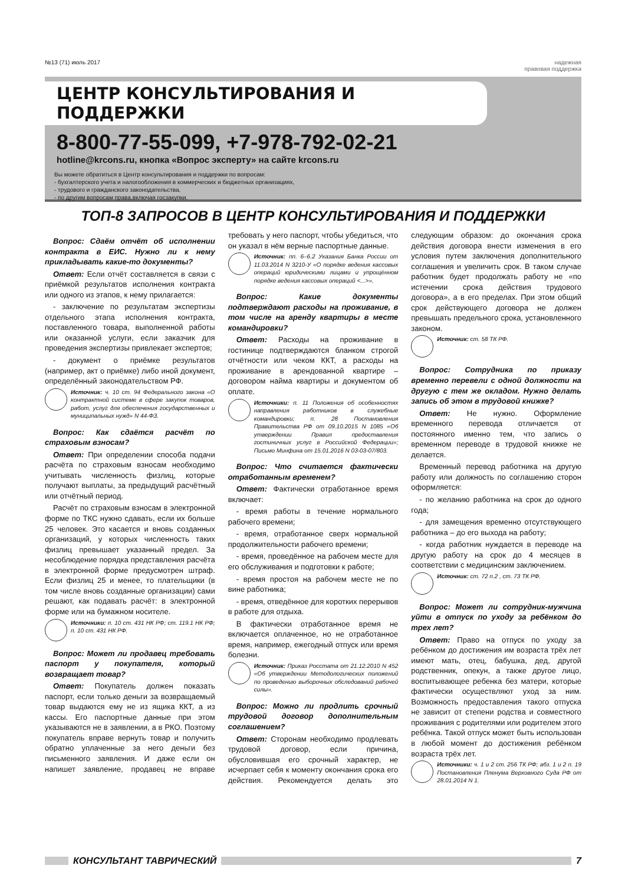№13 (71) июль 2017 надежная
правовая поддержка
ЦЕНТР КОНСУЛЬТИРОВАНИЯ И ПОДДЕРЖКИ
8-800-77-55-099, +7-978-792-02-21
hotline@krcons.ru, кнопка «Вопрос эксперту» на сайте krcons.ru
Вы можете обратиться в Центр консультирования и поддержки по вопросам:
- бухгалтерского учета и налогообложения в коммерческих и бюджетных организациях,
- трудового и гражданского законодательства,
- по другим вопросам права,включая госзакупки.
ТОП-8 ЗАПРОСОВ В ЦЕНТР КОНСУЛЬТИРОВАНИЯ И ПОДДЕРЖКИ
Вопрос: Сдаём отчёт об исполнении контракта в ЕИС. Нужно ли к нему прикладывать какие-то документы?
Ответ: Если отчёт составляется в связи с приёмкой результатов исполнения контракта или одного из этапов, к нему прилагается:
- заключение по результатам экспертизы отдельного этапа исполнения контракта, поставленного товара, выполненной работы или оказанной услуги, если заказчик для проведения экспертизы привлекает экспертов;
- документ о приёмке результатов (например, акт о приёмке) либо иной документ, определённый законодательством РФ.
Источник: ч. 10 ст. 94 Федерального закона «О контрактной системе в сфере закупок товаров, работ, услуг для обеспечения государственных и муниципальных нужд» N 44-ФЗ.
Вопрос: Как сдаётся расчёт по страховым взносам?
Ответ: При определении способа подачи расчёта по страховым взносам необходимо учитывать численность физлиц, которые получают выплаты, за предыдущий расчётный или отчётный период.
Расчёт по страховым взносам в электронной форме по ТКС нужно сдавать, если их больше 25 человек. Это касается и вновь созданных организаций, у которых численность таких физлиц превышает указанный предел. За несоблюдение порядка представления расчёта в электронной форме предусмотрен штраф. Если физлиц 25 и менее, то плательщики (в том числе вновь созданные организации) сами решают, как подавать расчёт: в электронной форме или на бумажном носителе.
Источники: п. 10 ст. 431 НК РФ; ст. 119.1 НК РФ; п. 10 ст. 431 НК РФ.
Вопрос: Может ли продавец требовать паспорт у покупателя, который возвращает товар?
Ответ: Покупатель должен показать паспорт, если только деньги за возвращаемый товар выдаются ему не из ящика ККТ, а из кассы. Его паспортные данные при этом указываются не в заявлении, а в РКО. Поэтому покупатель вправе вернуть товар и получить обратно уплаченные за него деньги без письменного заявления. И даже если он напишет заявление, продавец не вправе требовать у него паспорт, чтобы убедиться, что он указал в нём верные паспортные данные.
Источник: пп. 6–6.2 Указания Банка России от 11.03.2014 N 3210-У «О порядке ведения кассовых операций юридическими лицами и упрощённом порядке ведения кассовых операций <...>».
Вопрос: Какие документы подтверждают расходы на проживание, в том числе на аренду квартиры в месте командировки?
Ответ: Расходы на проживание в гостинице подтверждаются бланком строгой отчётности или чеком ККТ, а расходы на проживание в арендованной квартире – договором найма квартиры и документом об оплате.
Источники: п. 11 Положения об особенностях направления работников в служебные командировки; п. 28 Постановления Правительства РФ от 09.10.2015 N 1085 «Об утверждении Правил предоставления гостиничных услуг в Российской Федерации»; Письмо Минфина от 15.01.2016 N 03-03-07/803.
Вопрос: Что считается фактически отработанным временем?
Ответ: Фактически отработанное время включает:
- время работы в течение нормального рабочего времени;
- время, отработанное сверх нормальной продолжительности рабочего времени;
- время, проведённое на рабочем месте для его обслуживания и подготовки к работе;
- время простоя на рабочем месте не по вине работника;
- время, отведённое для коротких перерывов в работе для отдыха.
В фактически отработанное время не включается оплаченное, но не отработанное время, например, ежегодный отпуск или время болезни.
Источник: Приказ Росстата от 21.12.2010 N 452 «Об утверждении Методологических положений по проведению выборочных обследований рабочей силы».
Вопрос: Можно ли продлить срочный трудовой договор дополнительным соглашением?
Ответ: Сторонам необходимо продлевать трудовой договор, если причина, обусловившая его срочный характер, не исчерпает себя к моменту окончания срока его действия. Рекомендуется делать это следующим образом: до окончания срока действия договора внести изменения в его условия путем заключения дополнительного соглашения и увеличить срок. В таком случае работник будет продолжать работу не «по истечении срока действия трудового договора», а в его пределах. При этом общий срок действующего договора не должен превышать предельного срока, установленного законом.
Источник: ст. 58 ТК РФ.
Вопрос: Сотрудника по приказу временно перевели с одной должности на другую с тем же окладом. Нужно делать запись об этом в трудовой книжке?
Ответ: Не нужно. Оформление временного перевода отличается от постоянного именно тем, что запись о временном переводе в трудовой книжке не делается.
Временный перевод работника на другую работу или должность по соглашению сторон оформляется:
- по желанию работника на срок до одного года;
- для замещения временно отсутствующего работника – до его выхода на работу;
- когда работник нуждается в переводе на другую работу на срок до 4 месяцев в соответствии с медицинским заключением.
Источник: ст. 72 п.2 , ст. 73 ТК РФ.
Вопрос: Может ли сотрудник-мужчина уйти в отпуск по уходу за ребёнком до трех лет?
Ответ: Право на отпуск по уходу за ребёнком до достижения им возраста трёх лет имеют мать, отец, бабушка, дед, другой родственник, опекун, а также другое лицо, воспитывающее ребенка без матери, которые фактически осуществляют уход за ним. Возможность предоставления такого отпуска не зависит от степени родства и совместного проживания с родителями или родителем этого ребёнка. Такой отпуск может быть использован в любой момент до достижения ребёнком возраста трёх лет.
Источники: ч. 1 и 2 ст. 256 ТК РФ; абз. 1 и 2 п. 19 Постановления Пленума Верховного Суда РФ от 28.01.2014 N 1.
КОНСУЛЬТАНТ ТАВРИЧЕСКИЙ 7